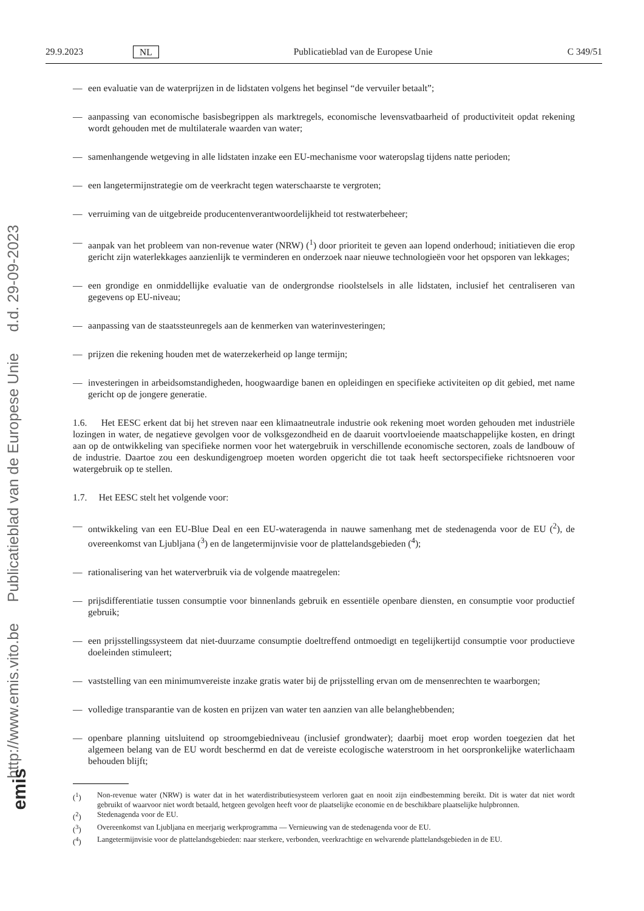http://www.emis.vito.be Publicatieblad van de Europese Unie d.d. 29-09-2023
emis
29.9.2023 NL Publicatieblad van de Europese Unie C 349/51
— een evaluatie van de waterprijzen in de lidstaten volgens het beginsel “de vervuiler betaalt”;
— aanpassing van economische basisbegrippen als marktregels, economische levensvatbaarheid of productiviteit opdat rekening wordt gehouden met de multilaterale waarden van water;
— samenhangende wetgeving in alle lidstaten inzake een EU-mechanisme voor wateropslag tijdens natte perioden;
— een langetermijnstrategie om de veerkracht tegen waterschaarste te vergroten;
— verruiming van de uitgebreide producentenverantwoordelijkheid tot restwaterbeheer;
— aanpak van het probleem van non-revenue water (NRW) (<sup>1</sup>) door prioriteit te geven aan lopend onderhoud; initiatieven die erop gericht zijn waterlekkages aanzienlijk te verminderen en onderzoek naar nieuwe technologieën voor het opsporen van lekkages;
— een grondige en onmiddellijke evaluatie van de ondergrondse rioolstelsels in alle lidstaten, inclusief het centraliseren van gegevens op EU-niveau;
— aanpassing van de staatssteunregels aan de kenmerken van waterinvesteringen;
— prijzen die rekening houden met de waterzekerheid op lange termijn;
— investeringen in arbeidsomstandigheden, hoogwaardige banen en opleidingen en specifieke activiteiten op dit gebied, met name gericht op de jongere generatie.
1.6. Het EESC erkent dat bij het streven naar een klimaatneutrale industrie ook rekening moet worden gehouden met industriële lozingen in water, de negatieve gevolgen voor de volksgezondheid en de daaruit voortvloeiende maatschappelijke kosten, en dringt aan op de ontwikkeling van specifieke normen voor het watergebruik in verschillende economische sectoren, zoals de landbouw of de industrie. Daartoe zou een deskundigengroep moeten worden opgericht die tot taak heeft sectorspecifieke richtsnoeren voor watergebruik op te stellen.
1.7. Het EESC stelt het volgende voor:
— ontwikkeling van een EU-Blue Deal en een EU-wateragenda in nauwe samenhang met de stedenagenda voor de EU (<sup>2</sup>), de overeenkomst van Ljubljana (<sup>3</sup>) en de langetermijnvisie voor de plattelandsgebieden (<sup>4</sup>);
— rationalisering van het waterverbruik via de volgende maatregelen:
— prijsdifferentiatie tussen consumptie voor binnenlands gebruik en essentiële openbare diensten, en consumptie voor productief gebruik;
— een prijsstellingssysteem dat niet-duurzame consumptie doeltreffend ontmoedigt en tegelijkertijd consumptie voor productieve doeleinden stimuleert;
— vaststelling van een minimumvereiste inzake gratis water bij de prijsstelling ervan om de mensenrechten te waarborgen;
— volledige transparantie van de kosten en prijzen van water ten aanzien van alle belanghebbenden;
— openbare planning uitsluitend op stroomgebiedniveau (inclusief grondwater); daarbij moet erop worden toegezien dat het algemeen belang van de EU wordt beschermd en dat de vereiste ecologische waterstroom in het oorspronkelijke waterlichaam behouden blijft;
(<sup>1</sup>) Non-revenue water (NRW) is water dat in het waterdistributiesysteem verloren gaat en nooit zijn eindbestemming bereikt. Dit is water dat niet wordt gebruikt of waarvoor niet wordt betaald, hetgeen gevolgen heeft voor de plaatselijke economie en de beschikbare plaatselijke hulpbronnen.
(<sup>2</sup>) Stedenagenda voor de EU.
(<sup>3</sup>) Overeenkomst van Ljubljana en meerjarig werkprogramma — Vernieuwing van de stedenagenda voor de EU.
(<sup>4</sup>) Langetermijnvisie voor de plattelandsgebieden: naar sterkere, verbonden, veerkrachtige en welvarende plattelandsgebieden in de EU.